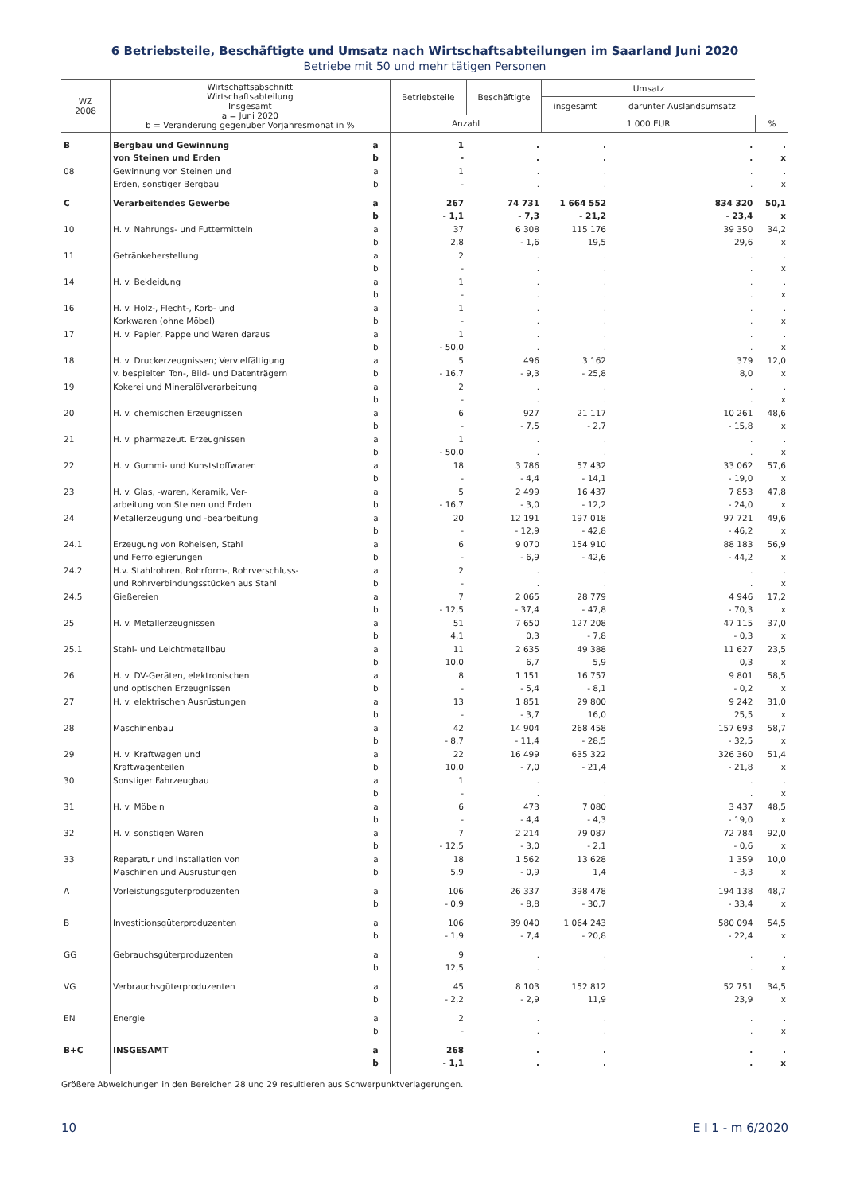6 Betriebsteile, Beschäftigte und Umsatz nach Wirtschaftsabteilungen im Saarland Juni 2020
Betriebe mit 50 und mehr tätigen Personen
| WZ 2008 | Wirtschaftsabschnitt Wirtschaftsabteilung Insgesamt a = Juni 2020 b = Veränderung gegenüber Vorjahresmonat in % | | Betriebsteile | Beschäftigte | Umsatz | | |
| --- | --- | --- | --- | --- | --- | --- | --- |
| | | | | | insgesamt | darunter Auslandsumsatz | |
| | | | Anzahl | | 1 000 EUR | | % |
| B | Bergbau und Gewinnung von Steinen und Erden | a b | 1 - | . . | . . | . . | . x |
| 08 | Gewinnung von Steinen und Erden, sonstiger Bergbau | a b | 1 - | . . | . . | . . | . x |
| C | Verarbeitendes Gewerbe | a b | 267 - 1,1 | 74 731 - 7,3 | 1 664 552 - 21,2 | 834 320 - 23,4 | 50,1 x |
| 10 | H. v. Nahrungs- und Futtermitteln | a b | 37 2,8 | 6 308 - 1,6 | 115 176 19,5 | 39 350 29,6 | 34,2 x |
| 11 | Getränkeherstellung | a b | 2 - | . . | . . | . . | . x |
| 14 | H. v. Bekleidung | a b | 1 - | . . | . . | . . | . x |
| 16 | H. v. Holz-, Flecht-, Korb- und Korkwaren (ohne Möbel) | a b | 1 - | . . | . . | . . | . x |
| 17 | H. v. Papier, Pappe und Waren daraus | a b | 1 - 50,0 | . . | . . | . . | . x |
| 18 | H. v. Druckerzeugnissen; Vervielfältigung v. bespielten Ton-, Bild- und Datenträgern | a b | 5 - 16,7 | 496 - 9,3 | 3 162 - 25,8 | 379 8,0 | 12,0 x |
| 19 | Kokerei und Mineralölverarbeitung | a b | 2 - | . . | . . | . . | . x |
| 20 | H. v. chemischen Erzeugnissen | a b | 6 - | 927 - 7,5 | 21 117 - 2,7 | 10 261 - 15,8 | 48,6 x |
| 21 | H. v. pharmazeut. Erzeugnissen | a b | 1 - 50,0 | . . | . . | . . | . x |
| 22 | H. v. Gummi- und Kunststoffwaren | a b | 18 - | 3 786 - 4,4 | 57 432 - 14,1 | 33 062 - 19,0 | 57,6 x |
| 23 | H. v. Glas, -waren, Keramik, Ver- arbeitung von Steinen und Erden | a b | 5 - 16,7 | 2 499 - 3,0 | 16 437 - 12,2 | 7 853 - 24,0 | 47,8 x |
| 24 | Metallerzeugung und -bearbeitung | a b | 20 - | 12 191 - 12,9 | 197 018 - 42,8 | 97 721 - 46,2 | 49,6 x |
| 24.1 | Erzeugung von Roheisen, Stahl und Ferrolegierungen | a b | 6 - | 9 070 - 6,9 | 154 910 - 42,6 | 88 183 - 44,2 | 56,9 x |
| 24.2 | H.v. Stahlrohren, Rohrform-, Rohrverschluss- und Rohrverbindungsstücken aus Stahl | a b | 2 - | . . | . . | . . | . x |
| 24.5 | Gießereien | a b | 7 - 12,5 | 2 065 - 37,4 | 28 779 - 47,8 | 4 946 - 70,3 | 17,2 x |
| 25 | H. v. Metallerzeugnissen | a b | 51 4,1 | 7 650 0,3 | 127 208 - 7,8 | 47 115 - 0,3 | 37,0 x |
| 25.1 | Stahl- und Leichtmetallbau | a b | 11 10,0 | 2 635 6,7 | 49 388 5,9 | 11 627 0,3 | 23,5 x |
| 26 | H. v. DV-Geräten, elektronischen und optischen Erzeugnissen | a b | 8 - | 1 151 - 5,4 | 16 757 - 8,1 | 9 801 - 0,2 | 58,5 x |
| 27 | H. v. elektrischen Ausrüstungen | a b | 13 - | 1 851 - 3,7 | 29 800 16,0 | 9 242 25,5 | 31,0 x |
| 28 | Maschinenbau | a b | 42 - 8,7 | 14 904 - 11,4 | 268 458 - 28,5 | 157 693 - 32,5 | 58,7 x |
| 29 | H. v. Kraftwagen und Kraftwagenteilen | a b | 22 10,0 | 16 499 - 7,0 | 635 322 - 21,4 | 326 360 - 21,8 | 51,4 x |
| 30 | Sonstiger Fahrzeugbau | a b | 1 - | . . | . . | . . | . x |
| 31 | H. v. Möbeln | a b | 6 - | 473 - 4,4 | 7 080 - 4,3 | 3 437 - 19,0 | 48,5 x |
| 32 | H. v. sonstigen Waren | a b | 7 - 12,5 | 2 214 - 3,0 | 79 087 - 2,1 | 72 784 - 0,6 | 92,0 x |
| 33 | Reparatur und Installation von Maschinen und Ausrüstungen | a b | 18 5,9 | 1 562 - 0,9 | 13 628 1,4 | 1 359 - 3,3 | 10,0 x |
| A | Vorleistungsgüterproduzenten | a b | 106 - 0,9 | 26 337 - 8,8 | 398 478 - 30,7 | 194 138 - 33,4 | 48,7 x |
| B | Investitionsgüterproduzenten | a b | 106 - 1,9 | 39 040 - 7,4 | 1 064 243 - 20,8 | 580 094 - 22,4 | 54,5 x |
| GG | Gebrauchsgüterproduzenten | a b | 9 12,5 | . . | . . | . . | . x |
| VG | Verbrauchsgüterproduzenten | a b | 45 - 2,2 | 8 103 - 2,9 | 152 812 11,9 | 52 751 23,9 | 34,5 x |
| EN | Energie | a b | 2 - | . . | . . | . . | . x |
| B+C | INSGESAMT | a b | 268 - 1,1 | . . | . . | . . | . x |
Größere Abweichungen in den Bereichen 28 und 29 resultieren aus Schwerpunktverlagerungen.
10 E I 1 - m 6/2020